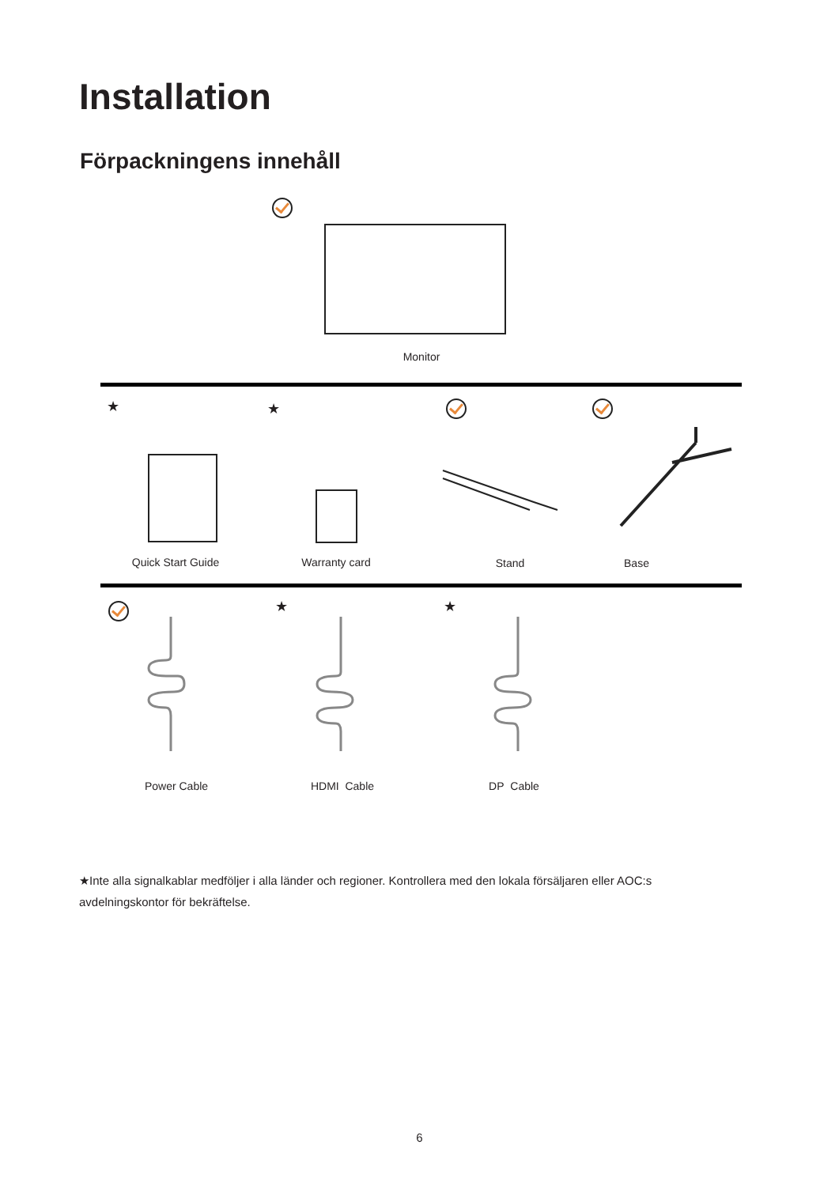Installation
Förpackningens innehåll
Monitor
★ ★
Quick Start Guide Warranty card Stand Base
★ ★
Power Cable HDMI Cable DP Cable
★Inte alla signalkablar medföljer i alla länder och regioner. Kontrollera med den lokala försäljaren eller AOC:s avdelningskontor för bekräftelse.
6